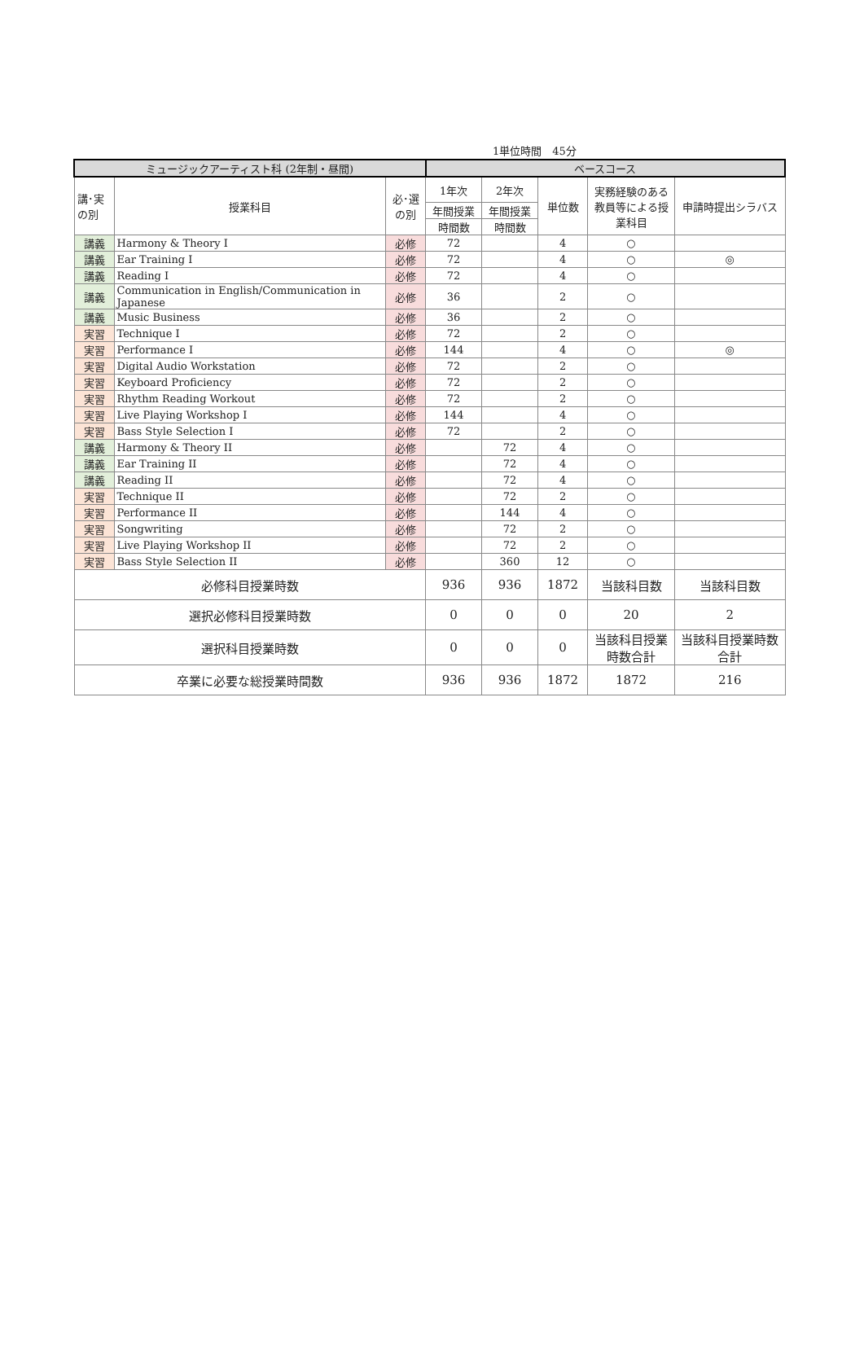1単位時間　45分
| ミュージックアーティスト科 (2年制・昼間) | | | ベースコース | | | | |
| --- | --- | --- | --- | --- | --- | --- | --- |
| 講･実 の別 | 授業科目 | 必･選 の別 | 1年次 | 2年次 | 単位数 | 実務経験のある教員等による授業科目 | 申請時提出シラバス |
| | | | 年間授業 | 年間授業 | | | |
| | | | 時間数 | 時間数 | | | |
| 講義 | Harmony & Theory I | 必修 | 72 | | 4 | ○ | |
| 講義 | Ear Training I | 必修 | 72 | | 4 | ○ | ◎ |
| 講義 | Reading I | 必修 | 72 | | 4 | ○ | |
| 講義 | Communication in English/Communication in Japanese | 必修 | 36 | | 2 | ○ | |
| 講義 | Music Business | 必修 | 36 | | 2 | ○ | |
| 実習 | Technique I | 必修 | 72 | | 2 | ○ | |
| 実習 | Performance I | 必修 | 144 | | 4 | ○ | ◎ |
| 実習 | Digital Audio Workstation | 必修 | 72 | | 2 | ○ | |
| 実習 | Keyboard Proficiency | 必修 | 72 | | 2 | ○ | |
| 実習 | Rhythm Reading Workout | 必修 | 72 | | 2 | ○ | |
| 実習 | Live Playing Workshop I | 必修 | 144 | | 4 | ○ | |
| 実習 | Bass Style Selection I | 必修 | 72 | | 2 | ○ | |
| 講義 | Harmony & Theory II | 必修 | | 72 | 4 | ○ | |
| 講義 | Ear Training II | 必修 | | 72 | 4 | ○ | |
| 講義 | Reading II | 必修 | | 72 | 4 | ○ | |
| 実習 | Technique II | 必修 | | 72 | 2 | ○ | |
| 実習 | Performance II | 必修 | | 144 | 4 | ○ | |
| 実習 | Songwriting | 必修 | | 72 | 2 | ○ | |
| 実習 | Live Playing Workshop II | 必修 | | 72 | 2 | ○ | |
| 実習 | Bass Style Selection II | 必修 | | 360 | 12 | ○ | |
| 必修科目授業時数 | | | 936 | 936 | 1872 | 当該科目数 | 当該科目数 |
| 選択必修科目授業時数 | | | 0 | 0 | 0 | 20 | 2 |
| 選択科目授業時数 | | | 0 | 0 | 0 | 当該科目授業時数合計 | 当該科目授業時数合計 |
| 卒業に必要な総授業時間数 | | | 936 | 936 | 1872 | 1872 | 216 |